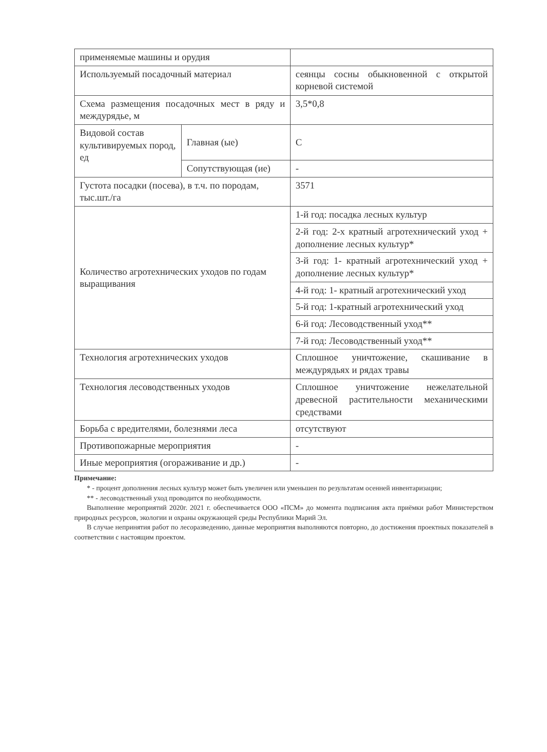| применяемые машины и орудия | | |
| Используемый посадочный материал | | сеянцы сосны обыкновенной с открытой корневой системой |
| Схема размещения посадочных мест в ряду и междурядье, м | | 3,5*0,8 |
| Видовой состав культивируемых пород, ед | Главная (ые) | С |
| | Сопутствующая (ие) | - |
| Густота посадки (посева), в т.ч. по породам, тыс.шт./га | | 3571 |
| Количество агротехнических уходов по годам выращивания | | 1-й год: посадка лесных культур |
| | | 2-й год: 2-х кратный агротехнический уход + дополнение лесных культур* |
| | | 3-й год: 1- кратный агротехнический уход + дополнение лесных культур* |
| | | 4-й год: 1- кратный агротехнический уход |
| | | 5-й год: 1-кратный агротехнический уход |
| | | 6-й год: Лесоводственный уход** |
| | | 7-й год: Лесоводственный уход** |
| Технология агротехнических уходов | | Сплошное уничтожение, скашивание в междурядьях и рядах травы |
| Технология лесоводственных уходов | | Сплошное уничтожение нежелательной древесной растительности механическими средствами |
| Борьба с вредителями, болезнями леса | | отсутствуют |
| Противопожарные мероприятия | | - |
| Иные мероприятия (огораживание и др.) | | - |
Примечание:
* - процент дополнения лесных культур может быть увеличен или уменьшен по результатам осенней инвентаризации;
** - лесоводственный уход проводится по необходимости.
Выполнение мероприятий 2020г. 2021 г. обеспечивается ООО «ПСМ» до момента подписания акта приёмки работ Министерством природных ресурсов, экологии и охраны окружающей среды Республики Марий Эл.
В случае непринятия работ по лесоразведению, данные мероприятия выполняются повторно, до достижения проектных показателей в соответствии с настоящим проектом.